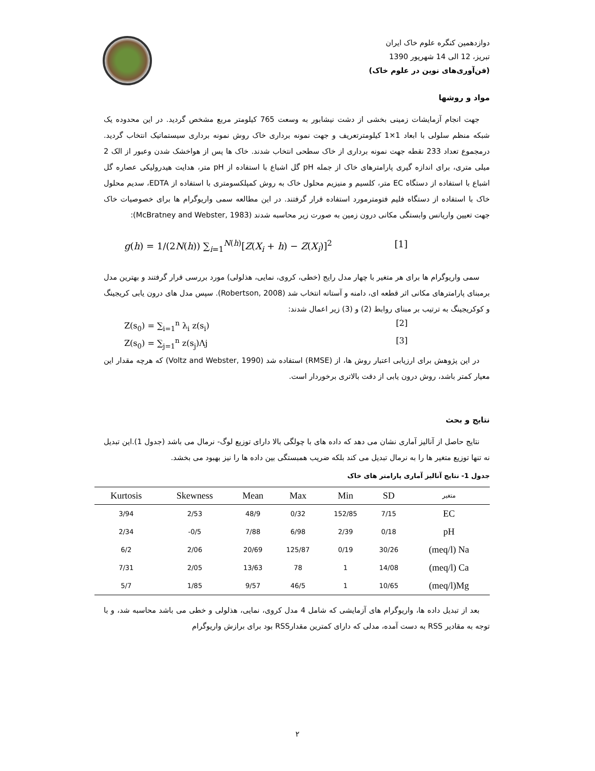دوازدهمین کنگره علوم خاک ایران
تبریز، 12 الی 14 شهریور 1390
(فن‌آوری‌های نوین در علوم خاک)
مواد و روشها
جهت انجام آزمایشات زمینی بخشی از دشت نیشابور به وسعت 765 کیلومتر مربع مشخص گردید. در این محدوده یک شبکه منظم سلولی با ابعاد 1×1 کیلومترتعریف و جهت نمونه برداری خاک روش نمونه برداری سیستماتیک انتخاب گردید. درمجموع تعداد 233 نقطه جهت نمونه برداری از خاک سطحی انتخاب شدند. خاک ها پس از هواخشک شدن وعبور از الک 2 میلی متری، برای اندازه گیری پارامترهای خاک از جمله pH گل اشباع با استفاده از pH متر، هدایت هیدرولیکی عصاره گل اشباع با استفاده از دستگاه EC متر، کلسیم و منیزیم محلول خاک به روش کمپلکسومتری با استفاده از EDTA، سدیم محلول خاک با استفاده از دستگاه فلیم فتومترمورد استفاده قرار گرفتند. در این مطالعه سمی واریوگرام ها برای خصوصیات خاک جهت تعیین واریانس وابستگی مکانی درون زمین به صورت زیر محاسبه شدند (McBratney and Webster, 1983):
g(h) = 1/(2N(h)) ∑<sub>i=1</sub><sup>N(h)</sup>[Z(X<sub>i</sub> + h) − Z(X<sub>i</sub>)]<sup>2</sup> [1]
سمی واریوگرام ها برای هر متغیر با چهار مدل رایج (خطی، کروی، نمایی، هذلولی) مورد بررسی قرار گرفتند و بهترین مدل برمبنای پارامترهای مکانی اثر قطعه ای، دامنه و آستانه انتخاب شد (Robertson, 2008). سپس مدل های درون یابی کریجینگ و کوکریجینگ به ترتیب بر مبنای روابط (2) و (3) زیر اعمال شدند:
Z(s<sub>0</sub>) = ∑<sub>i=1</sub><sup>n</sup> λ<sub>i</sub> z(s<sub>i</sub>) [2]
Z(s<sub>0</sub>) = ∑<sub>j=1</sub><sup>n</sup> z(s<sub>j</sub>)Λj [3]
در این پژوهش برای ارزیابی اعتبار روش ها، از (RMSE) استفاده شد (Voltz and Webster, 1990) که هرچه مقدار این معیار کمتر باشد، روش درون یابی از دقت بالاتری برخوردار است.
نتایج و بحث
نتایج حاصل از آنالیز آماری نشان می دهد که داده های با چولگی بالا دارای توزیع لوگ- نرمال می باشد (جدول 1).این تبدیل نه تنها توزیع متغیر ها را به نرمال تبدیل می کند بلکه ضریب همبستگی بین داده ها را نیز بهبود می بخشد.
جدول 1- نتایج آنالیز آماری پارامتر های خاک
| Kurtosis | Skewness | Mean | Max | Min | SD | متغیر |
| --- | --- | --- | --- | --- | --- | --- |
| 3/94 | 2/53 | 48/9 | 0/32 | 152/85 | 7/15 | EC |
| 2/34 | -0/5 | 7/88 | 6/98 | 2/39 | 0/18 | pH |
| 6/2 | 2/06 | 20/69 | 125/87 | 0/19 | 30/26 | (meq/l) Na |
| 7/31 | 2/05 | 13/63 | 78 | 1 | 14/08 | (meq/l) Ca |
| 5/7 | 1/85 | 9/57 | 46/5 | 1 | 10/65 | (meq/l)Mg |
بعد از تبدیل داده ها، واریوگرام های آزمایشی که شامل 4 مدل کروی، نمایی، هذلولی و خطی می باشد محاسبه شد، و با توجه به مقادیر RSS به دست آمده، مدلی که دارای کمترین مقدارRSS بود برای برازش واریوگرام
۲